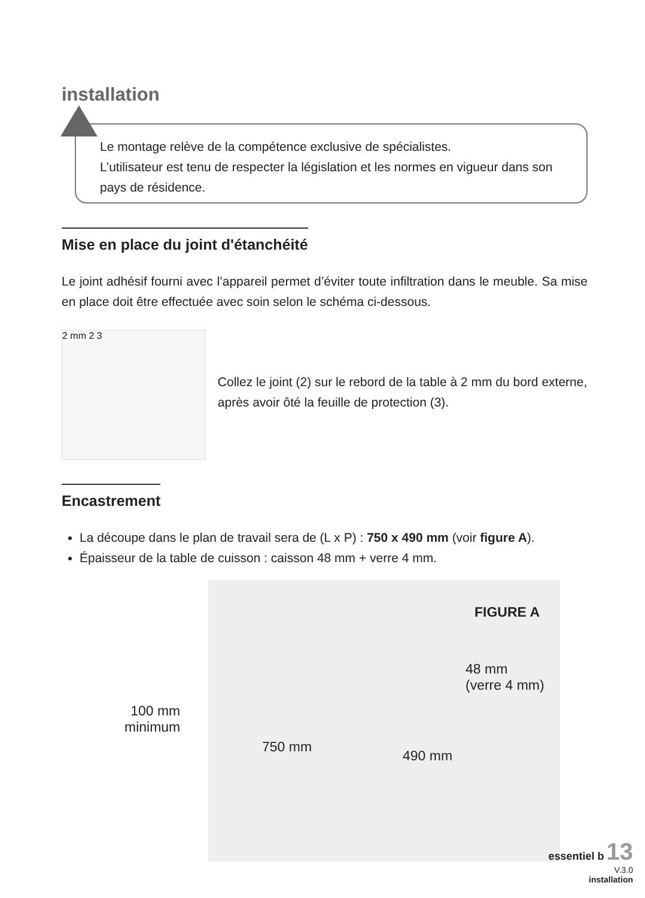installation
Le montage relève de la compétence exclusive de spécialistes.
L’utilisateur est tenu de respecter la législation et les normes en vigueur dans son pays de résidence.
Mise en place du joint d'étanchéité
Le joint adhésif fourni avec l’appareil permet d’éviter toute infiltration dans le meuble. Sa mise en place doit être effectuée avec soin selon le schéma ci-dessous.
2 mm 2 3
Collez le joint (2) sur le rebord de la table à 2 mm du bord externe, après avoir ôté la feuille de protection (3).
Encastrement
La découpe dans le plan de travail sera de (L x P) : 750 x 490 mm (voir figure A).
Épaisseur de la table de cuisson : caisson 48 mm + verre 4 mm.
FIGURE A
48 mm
(verre 4 mm)
100 mm
minimum
750 mm
490 mm
essentiel b 13
V.3.0
installation